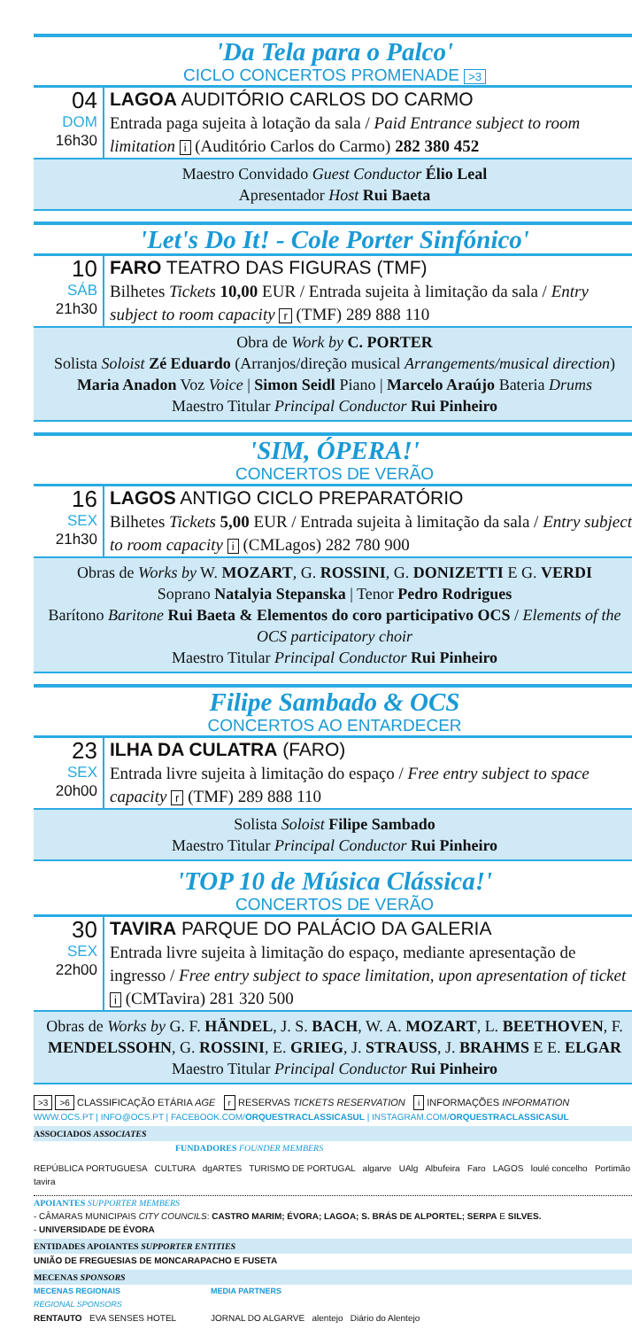'Da Tela para o Palco'
CICLO CONCERTOS PROMENADE >3
04
DOM
16h30
LAGOA AUDITÓRIO CARLOS DO CARMO
Entrada paga sujeita à lotação da sala / Paid Entrance subject to room limitation i (Auditório Carlos do Carmo) 282 380 452
Maestro Convidado Guest Conductor Élio Leal
Apresentador Host Rui Baeta
'Let's Do It! - Cole Porter Sinfónico'
10
SÁB
21h30
FARO TEATRO DAS FIGURAS (TMF)
Bilhetes Tickets 10,00 EUR / Entrada sujeita à limitação da sala / Entry subject to room capacity r (TMF) 289 888 110
Obra de Work by C. PORTER
Solista Soloist Zé Eduardo (Arranjos/direção musical Arrangements/musical direction)
Maria Anadon Voz Voice | Simon Seidl Piano | Marcelo Araújo Bateria Drums
Maestro Titular Principal Conductor Rui Pinheiro
'SIM, ÓPERA!'
CONCERTOS DE VERÃO
16
SEX
21h30
LAGOS ANTIGO CICLO PREPARATÓRIO
Bilhetes Tickets 5,00 EUR / Entrada sujeita à limitação da sala / Entry subject to room capacity i (CMLagos) 282 780 900
Obras de Works by W. MOZART, G. ROSSINI, G. DONIZETTI E G. VERDI
Soprano Natalyia Stepanska | Tenor Pedro Rodrigues
Barítono Baritone Rui Baeta & Elementos do coro participativo OCS / Elements of the OCS participatory choir
Maestro Titular Principal Conductor Rui Pinheiro
Filipe Sambado & OCS
CONCERTOS AO ENTARDECER
23
SEX
20h00
ILHA DA CULATRA (FARO)
Entrada livre sujeita à limitação do espaço / Free entry subject to space capacity r (TMF) 289 888 110
Solista Soloist Filipe Sambado
Maestro Titular Principal Conductor Rui Pinheiro
'TOP 10 de Música Clássica!'
CONCERTOS DE VERÃO
30
SEX
22h00
TAVIRA PARQUE DO PALÁCIO DA GALERIA
Entrada livre sujeita à limitação do espaço, mediante apresentação de ingresso / Free entry subject to space limitation, upon apresentation of ticket i (CMTavira) 281 320 500
Obras de Works by G. F. HÄNDEL, J. S. BACH, W. A. MOZART, L. BEETHOVEN, F. MENDELSSOHN, G. ROSSINI, E. GRIEG, J. STRAUSS, J. BRAHMS E E. ELGAR
Maestro Titular Principal Conductor Rui Pinheiro
>3 >6 CLASSIFICAÇÃO ETÁRIA AGE r RESERVAS TICKETS RESERVATION i INFORMAÇÕES INFORMATION
WWW.OCS.PT | INFO@OCS.PT | FACEBOOK.COM/ORQUESTRACLASSICASUL | INSTAGRAM.COM/ORQUESTRACLASSICASUL
ASSOCIADOS ASSOCIATES
FUNDADORES FOUNDER MEMBERS
REPÚBLICA PORTUGUESA CULTURA dgARTES TURISMO DE PORTUGAL algarve UAlg Albufeira Faro LAGOS loulé concelho Portimão tavira
APOIANTES SUPPORTER MEMBERS
- CÂMARAS MUNICIPAIS CITY COUNCILS: CASTRO MARIM; ÉVORA; LAGOA; S. BRÁS DE ALPORTEL; SERPA E SILVES.
- UNIVERSIDADE DE ÉVORA
ENTIDADES APOIANTES SUPPORTER ENTITIES
UNIÃO DE FREGUESIAS DE MONCARAPACHO E FUSETA
MECENAS SPONSORS
MECENAS REGIONAIS
REGIONAL SPONSORS
RENTAUTO EVA SENSES HOTEL
MEDIA PARTNERS
JORNAL DO ALGARVE alentejo Diário do Alentejo